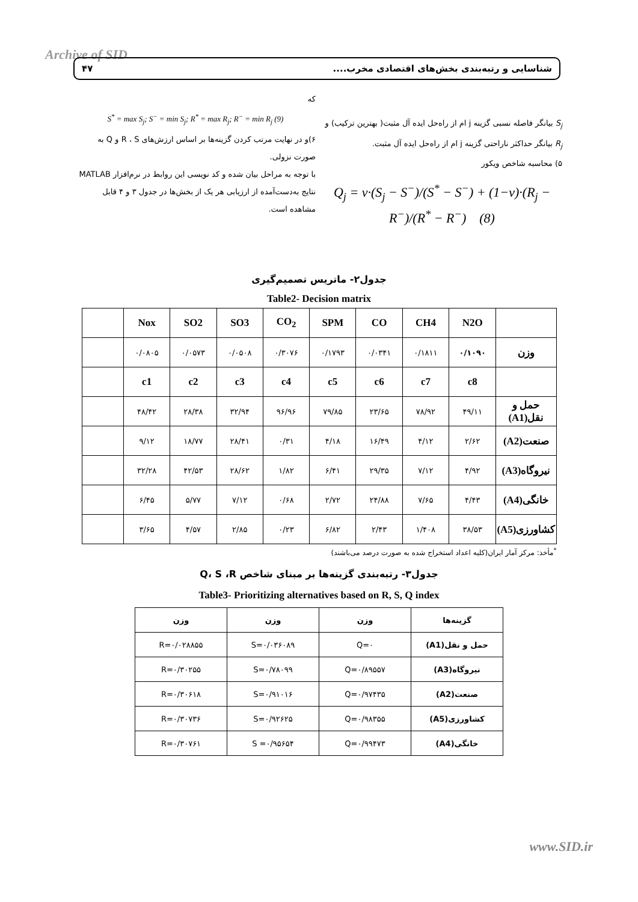Archive of SID شناسایی و رتبه‌بندی بخش‌های اقتصادی مخرب.... ۴۷
S<sub>j</sub> بیانگر فاصله نسبی گزینه j ام از راه‌حل ایده آل مثبت( بهترین ترکیب) و R<sub>j</sub> بیانگر حداکثر ناراحتی گزینه j ام از راه‌حل ایده آل مثبت.
۵) محاسبه شاخص ویکور
Q<sub>j</sub> = v·(S<sub>j</sub> − S<sup>−</sup>)/(S<sup>*</sup> − S<sup>−</sup>) + (1−v)·(R<sub>j</sub> − R<sup>−</sup>)/(R<sup>*</sup> − R<sup>−</sup>) (8)
که
S<sup>*</sup> = max S<sub>j</sub>; S<sup>−</sup> = min S<sub>j</sub>; R<sup>*</sup> = max R<sub>j</sub>; R<sup>−</sup> = min R<sub>j</sub> (9)
۶)و در نهایت مرتب کردن گزینه‌ها بر اساس ارزش‌های R ، S و Q به صورت نزولی.
با توجه به مراحل بیان شده و کد نویسی این روابط در نرم‌افزار MATLAB نتایج به‌دست‌آمده از ارزیابی هر یک از بخش‌ها در جدول ۳ و ۴ قابل مشاهده است.
جدول۲- ماتریس تصمیم‌گیری
Table2- Decision matrix
| | N2O | CH4 | CO | SPM | CO<sub>2</sub> | SO3 | SO2 | Nox | |
| --- | --- | --- | --- | --- | --- | --- | --- | --- | --- |
| وزن | ۰/۱۰۹۰ | ۰/۱۸۱۱ | ۰/۰۳۴۱ | ۰/۱۷۹۳ | ۰/۳۰۷۶ | ۰/۰۵۰۸ | ۰/۰۵۷۳ | ۰/۰۸۰۵ | |
| | c8 | c7 | c6 | c5 | c4 | c3 | c2 | c1 | |
| حمل و نقل(A1) | ۴۹/۱۱ | ۷۸/۹۲ | ۲۳/۶۵ | ۷۹/۸۵ | ۹۶/۹۶ | ۳۲/۹۴ | ۲۸/۳۸ | ۴۸/۴۲ | |
| صنعت(A2) | ۲/۶۲ | ۴/۱۲ | ۱۶/۴۹ | ۴/۱۸ | ۰/۳۱ | ۲۸/۴۱ | ۱۸/۷۷ | ۹/۱۲ | |
| نیروگاه(A3) | ۴/۹۲ | ۷/۱۲ | ۲۹/۳۵ | ۶/۴۱ | ۱/۸۲ | ۲۸/۶۲ | ۴۲/۵۳ | ۳۲/۲۸ | |
| خانگی(A4) | ۴/۴۳ | ۷/۶۵ | ۲۴/۸۸ | ۲/۷۲ | ۰/۶۸ | ۷/۱۲ | ۵/۷۷ | ۶/۴۵ | |
| کشاورزی(A5) | ۳۸/۵۳ | ۱/۴۰۸ | ۲/۴۳ | ۶/۸۲ | ۰/۲۳ | ۲/۸۵ | ۴/۵۷ | ۳/۶۵ | |
<sup>*</sup> مأخذ: مرکز آمار ایران(کلیه اعداد استخراج شده به صورت درصد می‌باشند)
جدول۳- رتبه‌بندی گزینه‌ها بر مبنای شاخص Q، S ،R
Table3- Prioritizing alternatives based on R, S, Q index
| گزینه‌ها | وزن | وزن | وزن |
| --- | --- | --- | --- |
| حمل و نقل(A1) | Q=۰ | S=۰/۰۳۶۰۸۹ | R=۰/۰۲۸۸۵۵ |
| نیروگاه(A3) | Q=۰/۸۹۵۵۷ | S=۰/۷۸۰۹۹ | R=۰/۳۰۲۵۵ |
| صنعت(A2) | Q=۰/۹۷۴۳۵ | S=۰/۹۱۰۱۶ | R=۰/۳۰۶۱۸ |
| کشاورزی(A5) | Q=۰/۹۸۳۵۵ | S=۰/۹۲۶۲۵ | R=۰/۳۰۷۳۶ |
| خانگی(A4) | Q=۰/۹۹۴۷۳ | S =۰/۹۵۶۵۴ | R=۰/۳۰۷۶۱ |
www.SID.ir